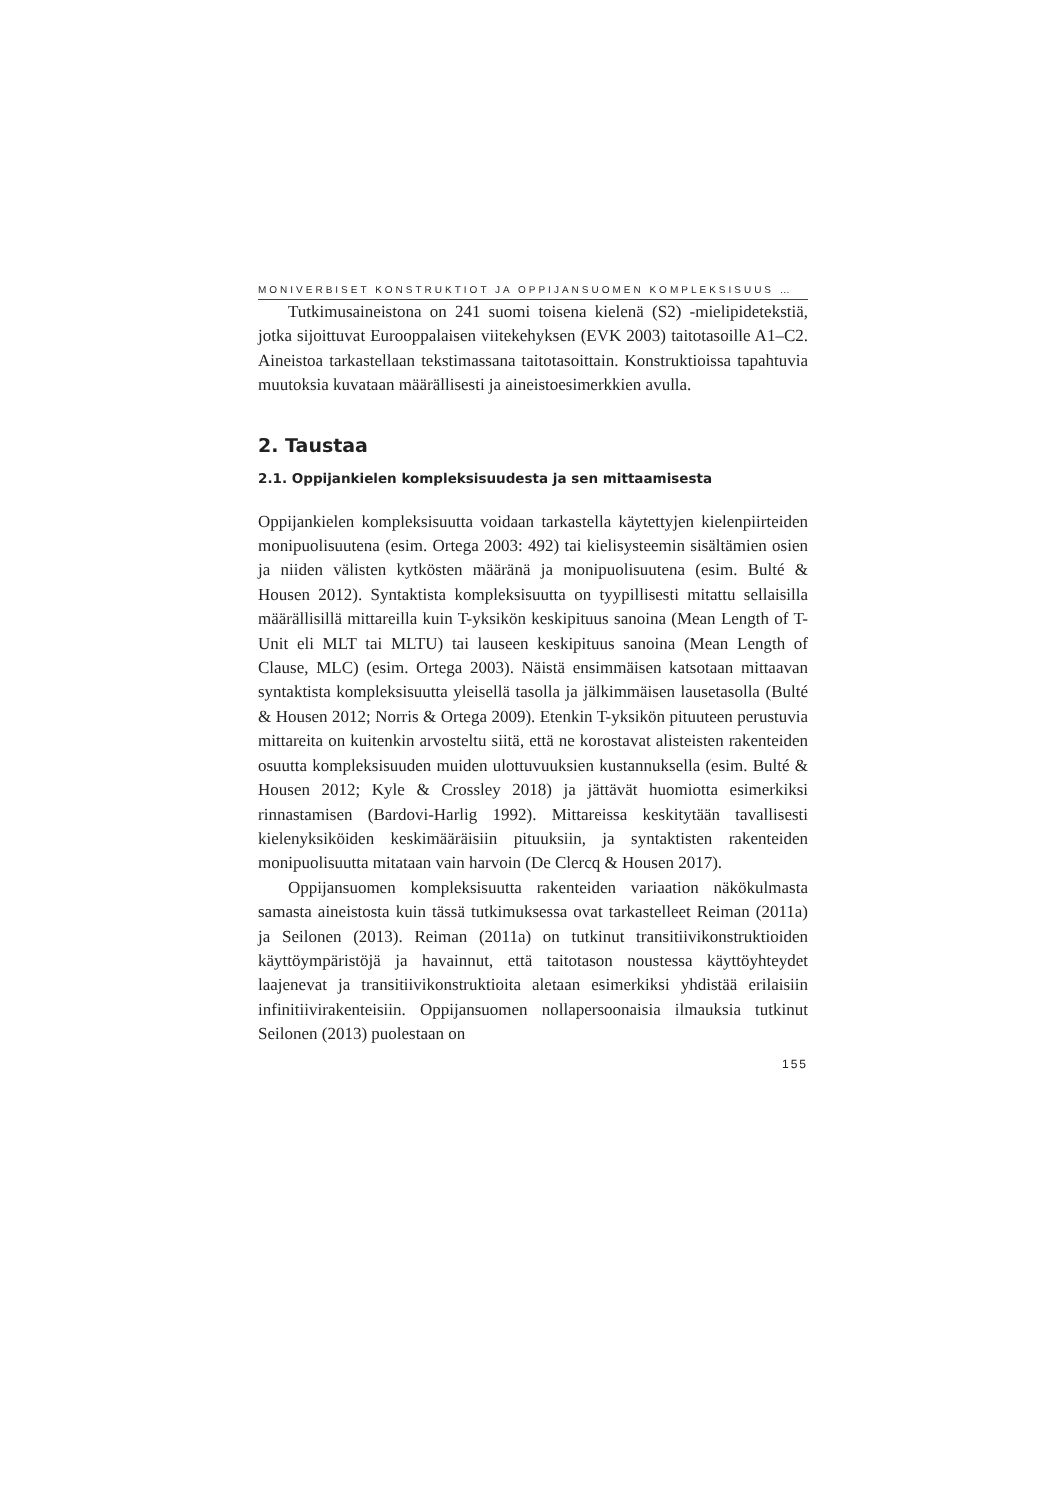MONIVERBISET KONSTRUKTIOT JA OPPIJANSUOMEN KOMPLEKSISUUS …
Tutkimusaineistona on 241 suomi toisena kielenä (S2) -mielipidetekstiä, jotka sijoittuvat Eurooppalaisen viitekehyksen (EVK 2003) taitotasoille A1–C2. Aineistoa tarkastellaan tekstimassana taitotasoittain. Konstruktioissa tapahtuvia muutoksia kuvataan määrällisesti ja aineistoesimerkkien avulla.
2. Taustaa
2.1. Oppijankielen kompleksisuudesta ja sen mittaamisesta
Oppijankielen kompleksisuutta voidaan tarkastella käytettyjen kielenpiirteiden monipuolisuutena (esim. Ortega 2003: 492) tai kielisysteemin sisältämien osien ja niiden välisten kytkösten määränä ja monipuolisuutena (esim. Bulté & Housen 2012). Syntaktista kompleksisuutta on tyypillisesti mitattu sellaisilla määrällisillä mittareilla kuin T-yksikön keskipituus sanoina (Mean Length of T-Unit eli MLT tai MLTU) tai lauseen keskipituus sanoina (Mean Length of Clause, MLC) (esim. Ortega 2003). Näistä ensimmäisen katsotaan mittaavan syntaktista kompleksisuutta yleisellä tasolla ja jälkimmäisen lausetasolla (Bulté & Housen 2012; Norris & Ortega 2009). Etenkin T-yksikön pituuteen perustuvia mittareita on kuitenkin arvosteltu siitä, että ne korostavat alisteisten rakenteiden osuutta kompleksisuuden muiden ulottuvuuksien kustannuksella (esim. Bulté & Housen 2012; Kyle & Crossley 2018) ja jättävät huomiotta esimerkiksi rinnastamisen (Bardovi-Harlig 1992). Mittareissa keskitytään tavallisesti kielenyksiköiden keskimääräisiin pituuksiin, ja syntaktisten rakenteiden monipuolisuutta mitataan vain harvoin (De Clercq & Housen 2017).
Oppijansuomen kompleksisuutta rakenteiden variaation näkökulmasta samasta aineistosta kuin tässä tutkimuksessa ovat tarkastelleet Reiman (2011a) ja Seilonen (2013). Reiman (2011a) on tutkinut transitiivikonstruktioiden käyttöympäristöjä ja havainnut, että taitotason noustessa käyttöyhteydet laajenevat ja transitiivikonstruktioita aletaan esimerkiksi yhdistää erilaisiin infinitiivirakenteisiin. Oppijansuomen nollapersoonaisia ilmauksia tutkinut Seilonen (2013) puolestaan on
155